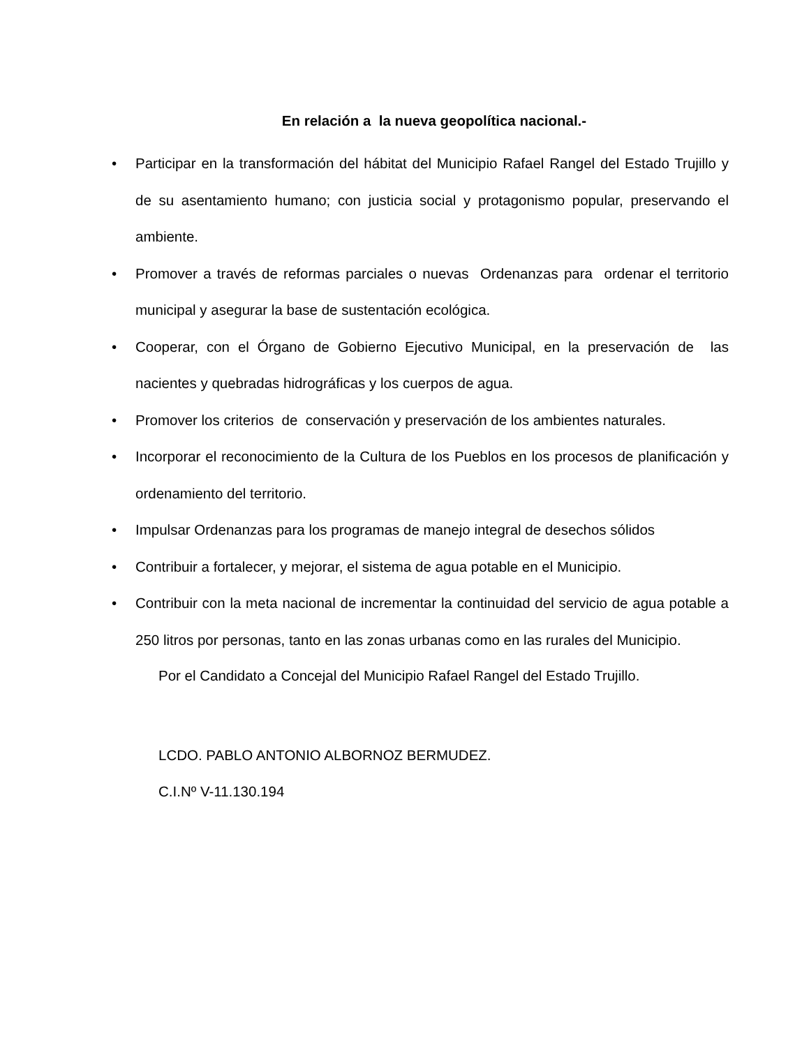En relación a la nueva geopolítica nacional.-
• Participar en la transformación del hábitat del Municipio Rafael Rangel del Estado Trujillo y de su asentamiento humano; con justicia social y protagonismo popular, preservando el ambiente.
• Promover a través de reformas parciales o nuevas Ordenanzas para ordenar el territorio municipal y asegurar la base de sustentación ecológica.
• Cooperar, con el Órgano de Gobierno Ejecutivo Municipal, en la preservación de las nacientes y quebradas hidrográficas y los cuerpos de agua.
• Promover los criterios de conservación y preservación de los ambientes naturales.
• Incorporar el reconocimiento de la Cultura de los Pueblos en los procesos de planificación y ordenamiento del territorio.
• Impulsar Ordenanzas para los programas de manejo integral de desechos sólidos
• Contribuir a fortalecer, y mejorar, el sistema de agua potable en el Municipio.
• Contribuir con la meta nacional de incrementar la continuidad del servicio de agua potable a 250 litros por personas, tanto en las zonas urbanas como en las rurales del Municipio.
Por el Candidato a Concejal del Municipio Rafael Rangel del Estado Trujillo.
LCDO. PABLO ANTONIO ALBORNOZ BERMUDEZ.
C.I.Nº V-11.130.194